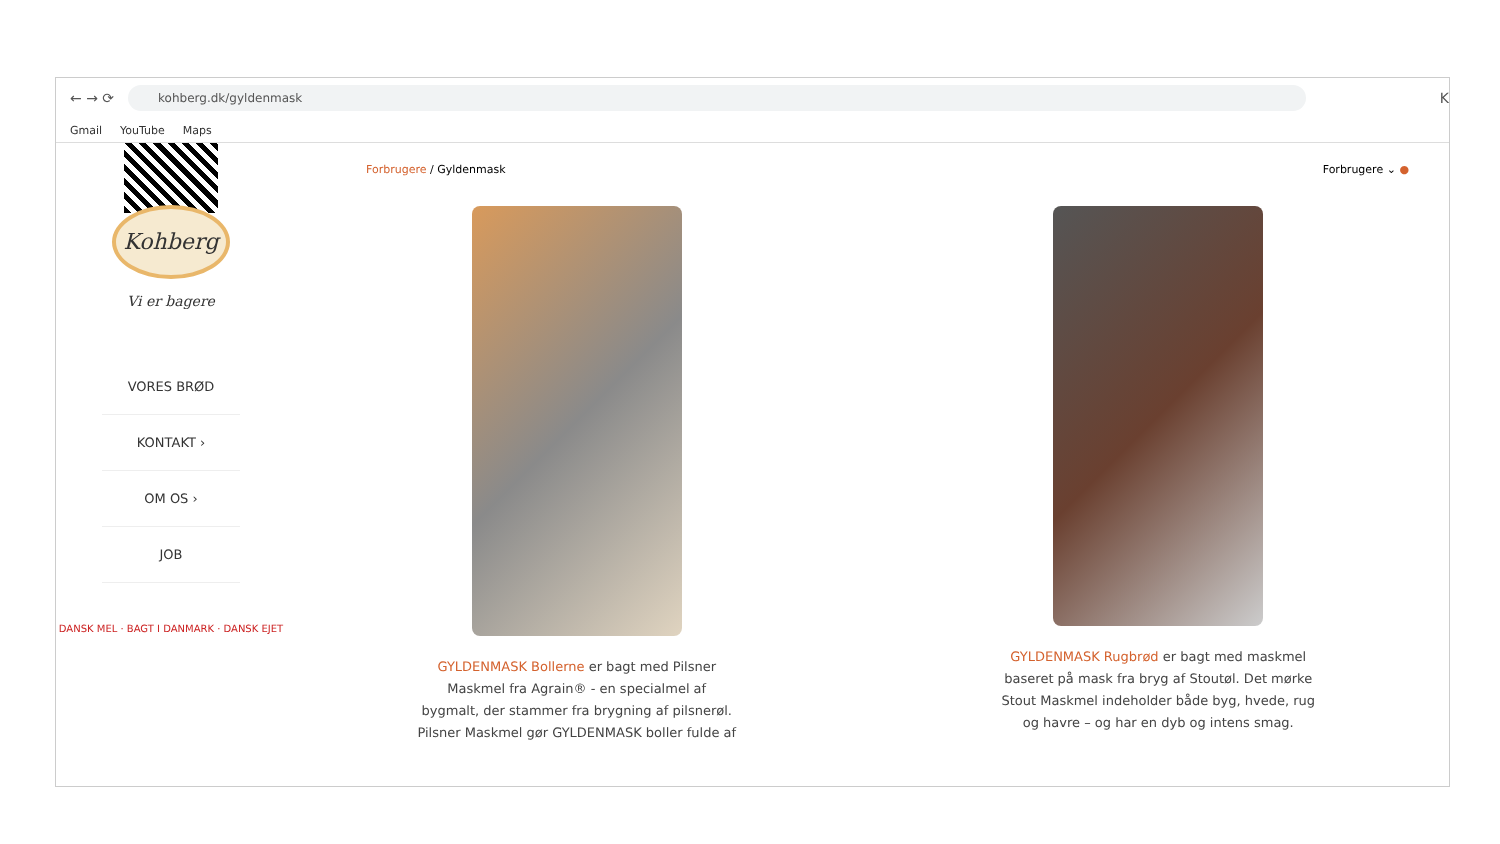← → ⟳
kohberg.dk/gyldenmask
K
Gmail YouTube Maps
Kohberg
Vi er bagere
VORES BRØD
KONTAKT ›
OM OS ›
JOB
DANSK MEL · BAGT I DANMARK · DANSK EJET
Forbrugere / Gyldenmask Forbrugere ⌄ ●
GYLDENMASK Bollerne er bagt med Pilsner Maskmel fra Agrain® - en specialmel af bygmalt, der stammer fra brygning af pilsnerøl.
Pilsner Maskmel gør GYLDENMASK boller fulde af
GYLDENMASK Rugbrød er bagt med maskmel baseret på mask fra bryg af Stoutøl. Det mørke Stout Maskmel indeholder både byg, hvede, rug og havre – og har en dyb og intens smag.